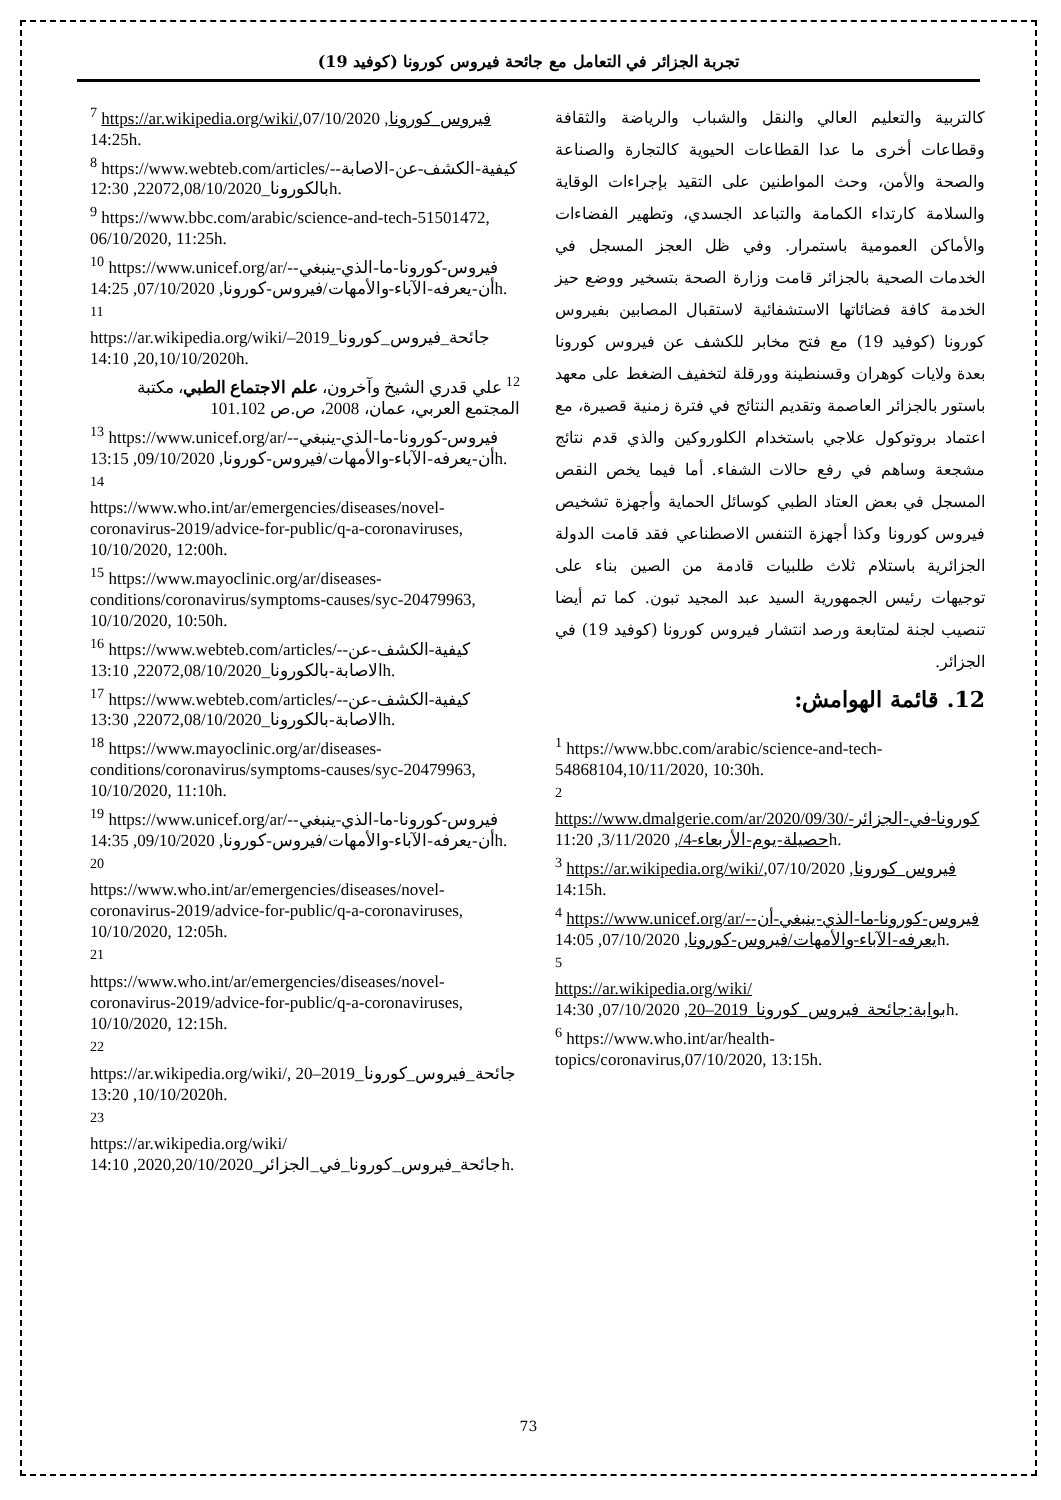تجربة الجزائر في التعامل مع جائحة فيروس كورونا (كوفيد 19)
كالتربية والتعليم العالي والنقل والشباب والرياضة والثقافة وقطاعات أخرى ما عدا القطاعات الحيوية كالتجارة والصناعة والصحة والأمن، وحث المواطنين على التقيد بإجراءات الوقاية والسلامة كارتداء الكمامة والتباعد الجسدي، وتطهير الفضاءات والأماكن العمومية باستمرار. وفي ظل العجز المسجل في الخدمات الصحية بالجزائر قامت وزارة الصحة بتسخير ووضع حيز الخدمة كافة فضائاتها الاستشفائية لاستقبال المصابين بفيروس كورونا (كوفيد 19) مع فتح مخابر للكشف عن فيروس كورونا بعدة ولايات كوهران وقسنطينة وورقلة لتخفيف الضغط على معهد باستور بالجزائر العاصمة وتقديم النتائج في فترة زمنية قصيرة، مع اعتماد بروتوكول علاجي باستخدام الكلوروكين والذي قدم نتائج مشجعة وساهم في رفع حالات الشفاء. أما فيما يخص النقص المسجل في بعض العتاد الطبي كوسائل الحماية وأجهزة تشخيص فيروس كورونا وكذا أجهزة التنفس الاصطناعي فقد قامت الدولة الجزائرية باستلام ثلاث طلبيات قادمة من الصين بناء على توجيهات رئيس الجمهورية السيد عبد المجيد تبون. كما تم أيضا تنصيب لجنة لمتابعة ورصد انتشار فيروس كورونا (كوفيد 19) في الجزائر.
12. قائمة الهوامش:
<sup>1</sup> https://www.bbc.com/arabic/science-and-tech-54868104,10/11/2020, 10:30h.
<sup>2</sup>
https://www.dmalgerie.com/ar/2020/09/30/كورونا-في-الجزائر-حصيلة-يوم-الأربعاء-4/, 3/11/2020, 11:20h.
<sup>3</sup> https://ar.wikipedia.org/wiki/فيروس_كورونا, 07/10/2020, 14:15h.
<sup>4</sup> https://www.unicef.org/ar/-فيروس-كورونا-ما-الذي-ينبغي-أن-يعرفه-الآباء-والأمهات/فيروس-كورونا, 07/10/2020, 14:05h.
<sup>5</sup>
https://ar.wikipedia.org/wiki/بوابة:جائحة_فيروس_كورونا_2019–20, 07/10/2020, 14:30h.
<sup>6</sup> https://www.who.int/ar/health-topics/coronavirus,07/10/2020, 13:15h.
<sup>7</sup> https://ar.wikipedia.org/wiki/فيروس_كورونا, 07/10/2020, 14:25h.
<sup>8</sup> https://www.webteb.com/articles/-كيفية-الكشف-عن-الاصابة-بالكورونا_22072,08/10/2020, 12:30h.
<sup>9</sup> https://www.bbc.com/arabic/science-and-tech-51501472, 06/10/2020, 11:25h.
<sup>10</sup> https://www.unicef.org/ar/-فيروس-كورونا-ما-الذي-ينبغي-أن-يعرفه-الآباء-والأمهات/فيروس-كورونا, 07/10/2020, 14:25h.
<sup>11</sup>
https://ar.wikipedia.org/wiki/جائحة_فيروس_كورونا_2019–20,10/10/2020, 14:10h.
<sup>12</sup> علي قدري الشيخ وآخرون، علم الاجتماع الطبي، مكتبة المجتمع العربي، عمان، 2008، ص.ص 101.102
<sup>13</sup> https://www.unicef.org/ar/-فيروس-كورونا-ما-الذي-ينبغي-أن-يعرفه-الآباء-والأمهات/فيروس-كورونا, 09/10/2020, 13:15h.
<sup>14</sup>
https://www.who.int/ar/emergencies/diseases/novel-coronavirus-2019/advice-for-public/q-a-coronaviruses, 10/10/2020, 12:00h.
<sup>15</sup> https://www.mayoclinic.org/ar/diseases-conditions/coronavirus/symptoms-causes/syc-20479963, 10/10/2020, 10:50h.
<sup>16</sup> https://www.webteb.com/articles/-كيفية-الكشف-عن-الاصابة-بالكورونا_22072,08/10/2020, 13:10h.
<sup>17</sup> https://www.webteb.com/articles/-كيفية-الكشف-عن-الاصابة-بالكورونا_22072,08/10/2020, 13:30h.
<sup>18</sup> https://www.mayoclinic.org/ar/diseases-conditions/coronavirus/symptoms-causes/syc-20479963, 10/10/2020, 11:10h.
<sup>19</sup> https://www.unicef.org/ar/-فيروس-كورونا-ما-الذي-ينبغي-أن-يعرفه-الآباء-والأمهات/فيروس-كورونا, 09/10/2020, 14:35h.
<sup>20</sup>
https://www.who.int/ar/emergencies/diseases/novel-coronavirus-2019/advice-for-public/q-a-coronaviruses, 10/10/2020, 12:05h.
<sup>21</sup>
https://www.who.int/ar/emergencies/diseases/novel-coronavirus-2019/advice-for-public/q-a-coronaviruses, 10/10/2020, 12:15h.
<sup>22</sup>
https://ar.wikipedia.org/wiki/جائحة_فيروس_كورونا_2019–20 , 10/10/2020, 13:20h.
<sup>23</sup>
https://ar.wikipedia.org/wiki/جائحة_فيروس_كورونا_في_الجزائر_2020,20/10/2020, 14:10h.
73